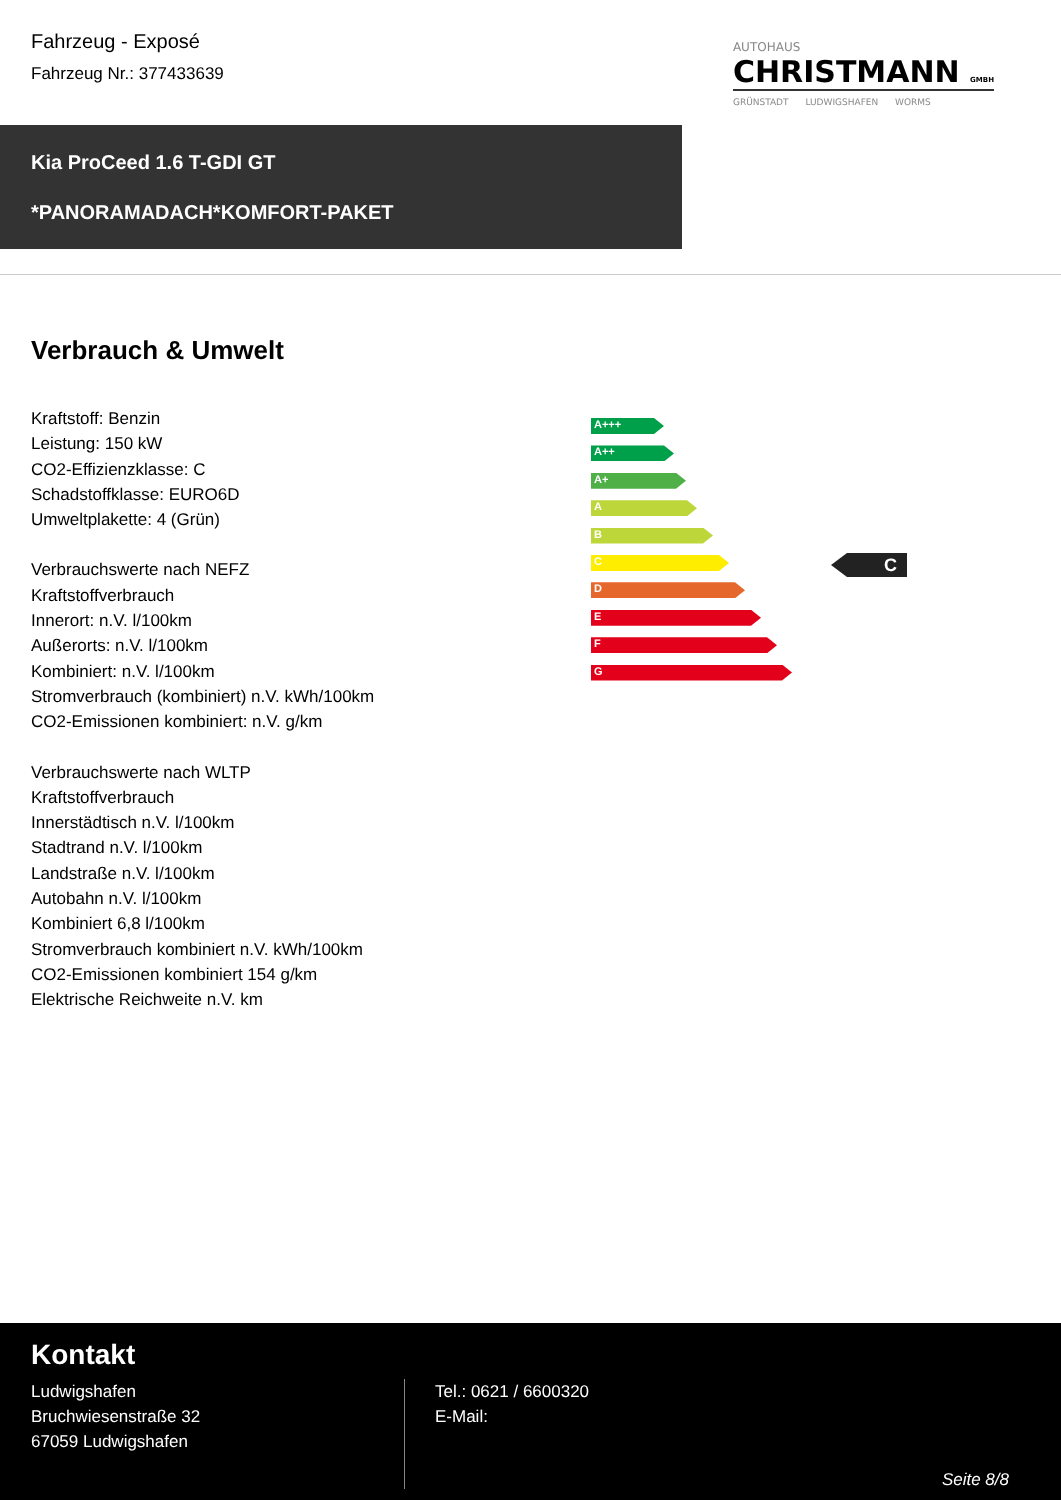Fahrzeug - Exposé
Fahrzeug Nr.: 377433639
AUTOHAUS
CHRISTMANN GMBH
GRÜNSTADT LUDWIGSHAFEN WORMS
Kia ProCeed 1.6 T-GDI GT
*PANORAMADACH*KOMFORT-PAKET
Verbrauch & Umwelt
Kraftstoff: Benzin
Leistung: 150 kW
CO2-Effizienzklasse: C
Schadstoffklasse: EURO6D
Umweltplakette: 4 (Grün)
Verbrauchswerte nach NEFZ
Kraftstoffverbrauch
Innerort: n.V. l/100km
Außerorts: n.V. l/100km
Kombiniert: n.V. l/100km
Stromverbrauch (kombiniert) n.V. kWh/100km
CO2-Emissionen kombiniert: n.V. g/km
Verbrauchswerte nach WLTP
Kraftstoffverbrauch
Innerstädtisch n.V. l/100km
Stadtrand n.V. l/100km
Landstraße n.V. l/100km
Autobahn n.V. l/100km
Kombiniert 6,8 l/100km
Stromverbrauch kombiniert n.V. kWh/100km
CO2-Emissionen kombiniert 154 g/km
Elektrische Reichweite n.V. km
A+++
A++
A+
A
B
C
D
E
F
G
C
Kontakt
Ludwigshafen
Bruchwiesenstraße 32
67059 Ludwigshafen
Tel.: 0621 / 6600320
E-Mail:
Seite 8/8